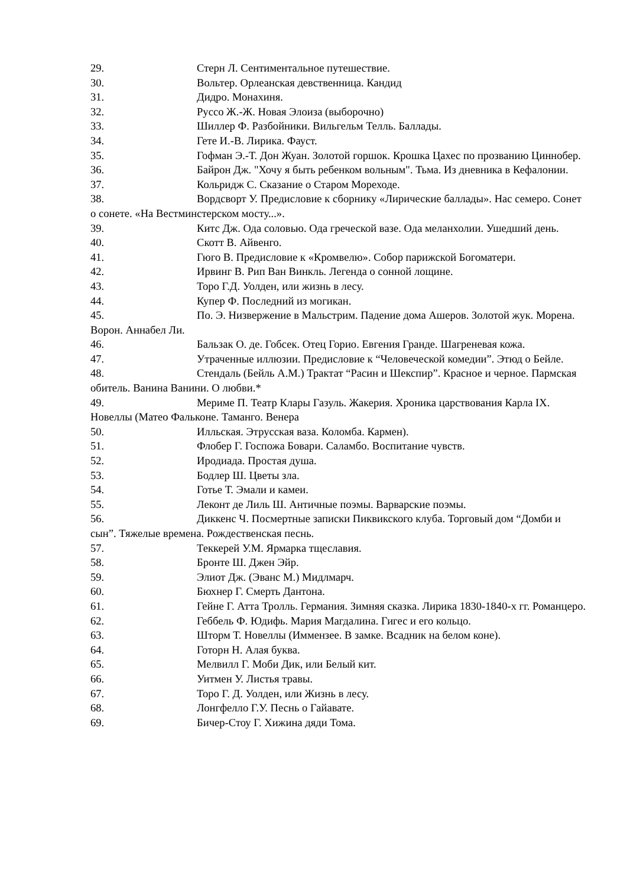29. Стерн Л. Сентиментальное путешествие.
30. Вольтер. Орлеанская девственница. Кандид
31. Дидро. Монахиня.
32. Руссо Ж.-Ж. Новая Элоиза (выборочно)
33. Шиллер Ф. Разбойники. Вильгельм Телль. Баллады.
34. Гете И.-В. Лирика. Фауст.
35. Гофман Э.-Т. Дон Жуан. Золотой горшок. Крошка Цахес по прозванию Циннобер.
36. Байрон Дж. "Хочу я быть ребенком вольным". Тьма. Из дневника в Кефалонии.
37. Кольридж С. Сказание о Старом Мореходе.
38. Вордсворт У. Предисловие к сборнику «Лирические баллады». Нас семеро. Сонет о сонете. «На Вестминстерском мосту...».
39. Китс Дж. Ода соловью. Ода греческой вазе. Ода меланхолии. Ушедший день.
40. Скотт В. Айвенго.
41. Гюго В. Предисловие к «Кромвелю». Собор парижской Богоматери.
42. Ирвинг В. Рип Ван Винкль. Легенда о сонной лощине.
43. Торо Г.Д. Уолден, или жизнь в лесу.
44. Купер Ф. Последний из могикан.
45. По. Э. Низвержение в Мальстрим. Падение дома Ашеров. Золотой жук. Морена. Ворон. Аннабел Ли.
46. Бальзак О. де. Гобсек. Отец Горио. Евгения Гранде. Шагреневая кожа.
47. Утраченные иллюзии. Предисловие к “Человеческой комедии”. Этюд о Бейле.
48. Стендаль (Бейль А.М.) Трактат “Расин и Шекспир”. Красное и черное. Пармская обитель. Ванина Ванини. О любви.*
49. Мериме П. Театр Клары Газуль. Жакерия. Хроника царствования Карла IX. Новеллы (Матео Фальконе. Таманго. Венера
50. Илльская. Этрусская ваза. Коломба. Кармен).
51. Флобер Г. Госпожа Бовари. Саламбо. Воспитание чувств.
52. Иродиада. Простая душа.
53. Бодлер Ш. Цветы зла.
54. Готье Т. Эмали и камеи.
55. Леконт де Лиль Ш. Античные поэмы. Варварские поэмы.
56. Диккенс Ч. Посмертные записки Пиквикского клуба. Торговый дом “Домби и сын”. Тяжелые времена. Рождественская песнь.
57. Теккерей У.М. Ярмарка тщеславия.
58. Бронте Ш. Джен Эйр.
59. Элиот Дж. (Эванс М.) Мидлмарч.
60. Бюхнер Г. Смерть Дантона.
61. Гейне Г. Атта Тролль. Германия. Зимняя сказка. Лирика 1830-1840-х гг. Романцеро.
62. Геббель Ф. Юдифь. Мария Магдалина. Гигес и его кольцо.
63. Шторм Т. Новеллы (Иммензее. В замке. Всадник на белом коне).
64. Готорн Н. Алая буква.
65. Мелвилл Г. Моби Дик, или Белый кит.
66. Уитмен У. Листья травы.
67. Торо Г. Д. Уолден, или Жизнь в лесу.
68. Лонгфелло Г.У. Песнь о Гайавате.
69. Бичер-Стоу Г. Хижина дяди Тома.